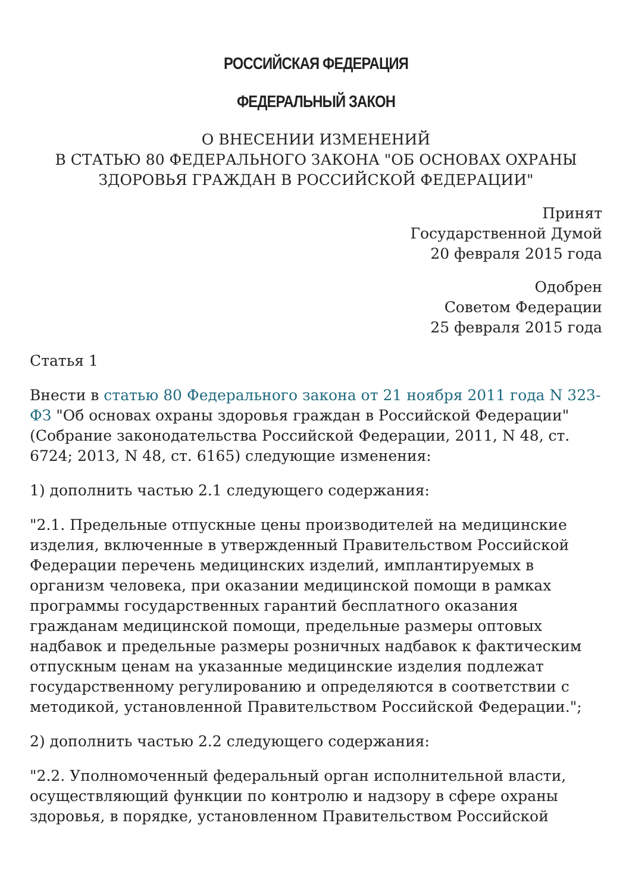РОССИЙСКАЯ ФЕДЕРАЦИЯ
ФЕДЕРАЛЬНЫЙ ЗАКОН
О ВНЕСЕНИИ ИЗМЕНЕНИЙ
В СТАТЬЮ 80 ФЕДЕРАЛЬНОГО ЗАКОНА "ОБ ОСНОВАХ ОХРАНЫ
ЗДОРОВЬЯ ГРАЖДАН В РОССИЙСКОЙ ФЕДЕРАЦИИ"
Принят
Государственной Думой
20 февраля 2015 года
Одобрен
Советом Федерации
25 февраля 2015 года
Статья 1
Внести в статью 80 Федерального закона от 21 ноября 2011 года N 323-ФЗ "Об основах охраны здоровья граждан в Российской Федерации" (Собрание законодательства Российской Федерации, 2011, N 48, ст. 6724; 2013, N 48, ст. 6165) следующие изменения:
1) дополнить частью 2.1 следующего содержания:
"2.1. Предельные отпускные цены производителей на медицинские изделия, включенные в утвержденный Правительством Российской Федерации перечень медицинских изделий, имплантируемых в организм человека, при оказании медицинской помощи в рамках программы государственных гарантий бесплатного оказания гражданам медицинской помощи, предельные размеры оптовых надбавок и предельные размеры розничных надбавок к фактическим отпускным ценам на указанные медицинские изделия подлежат государственному регулированию и определяются в соответствии с методикой, установленной Правительством Российской Федерации.";
2) дополнить частью 2.2 следующего содержания:
"2.2. Уполномоченный федеральный орган исполнительной власти, осуществляющий функции по контролю и надзору в сфере охраны здоровья, в порядке, установленном Правительством Российской